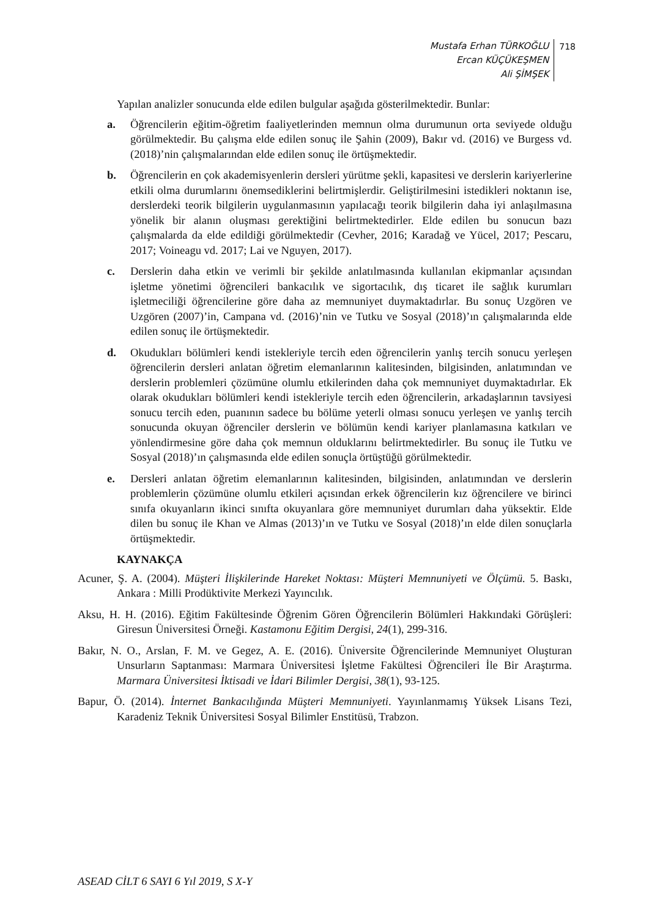Mustafa Erhan TÜRKOĞLU
Ercan KÜÇÜKEŞMEN
Ali ŞİMŞEK
718
Yapılan analizler sonucunda elde edilen bulgular aşağıda gösterilmektedir. Bunlar:
a. Öğrencilerin eğitim-öğretim faaliyetlerinden memnun olma durumunun orta seviyede olduğu görülmektedir. Bu çalışma elde edilen sonuç ile Şahin (2009), Bakır vd. (2016) ve Burgess vd. (2018)’nin çalışmalarından elde edilen sonuç ile örtüşmektedir.
b. Öğrencilerin en çok akademisyenlerin dersleri yürütme şekli, kapasitesi ve derslerin kariyerlerine etkili olma durumlarını önemsediklerini belirtmişlerdir. Geliştirilmesini istedikleri noktanın ise, derslerdeki teorik bilgilerin uygulanmasının yapılacağı teorik bilgilerin daha iyi anlaşılmasına yönelik bir alanın oluşması gerektiğini belirtmektedirler. Elde edilen bu sonucun bazı çalışmalarda da elde edildiği görülmektedir (Cevher, 2016; Karadağ ve Yücel, 2017; Pescaru, 2017; Voineagu vd. 2017; Lai ve Nguyen, 2017).
c. Derslerin daha etkin ve verimli bir şekilde anlatılmasında kullanılan ekipmanlar açısından işletme yönetimi öğrencileri bankacılık ve sigortacılık, dış ticaret ile sağlık kurumları işletmeciliği öğrencilerine göre daha az memnuniyet duymaktadırlar. Bu sonuç Uzgören ve Uzgören (2007)’in, Campana vd. (2016)’nin ve Tutku ve Sosyal (2018)’ın çalışmalarında elde edilen sonuç ile örtüşmektedir.
d. Okudukları bölümleri kendi istekleriyle tercih eden öğrencilerin yanlış tercih sonucu yerleşen öğrencilerin dersleri anlatan öğretim elemanlarının kalitesinden, bilgisinden, anlatımından ve derslerin problemleri çözümüne olumlu etkilerinden daha çok memnuniyet duymaktadırlar. Ek olarak okudukları bölümleri kendi istekleriyle tercih eden öğrencilerin, arkadaşlarının tavsiyesi sonucu tercih eden, puanının sadece bu bölüme yeterli olması sonucu yerleşen ve yanlış tercih sonucunda okuyan öğrenciler derslerin ve bölümün kendi kariyer planlamasına katkıları ve yönlendirmesine göre daha çok memnun olduklarını belirtmektedirler. Bu sonuç ile Tutku ve Sosyal (2018)’ın çalışmasında elde edilen sonuçla örtüştüğü görülmektedir.
e. Dersleri anlatan öğretim elemanlarının kalitesinden, bilgisinden, anlatımından ve derslerin problemlerin çözümüne olumlu etkileri açısından erkek öğrencilerin kız öğrencilere ve birinci sınıfa okuyanların ikinci sınıfta okuyanlara göre memnuniyet durumları daha yüksektir. Elde dilen bu sonuç ile Khan ve Almas (2013)’ın ve Tutku ve Sosyal (2018)’ın elde dilen sonuçlarla örtüşmektedir.
KAYNAKÇA
Acuner, Ş. A. (2004). Müşteri İlişkilerinde Hareket Noktası: Müşteri Memnuniyeti ve Ölçümü. 5. Baskı, Ankara : Milli Prodüktivite Merkezi Yayıncılık.
Aksu, H. H. (2016). Eğitim Fakültesinde Öğrenim Gören Öğrencilerin Bölümleri Hakkındaki Görüşleri: Giresun Üniversitesi Örneği. Kastamonu Eğitim Dergisi, 24(1), 299-316.
Bakır, N. O., Arslan, F. M. ve Gegez, A. E. (2016). Üniversite Öğrencilerinde Memnuniyet Oluşturan Unsurların Saptanması: Marmara Üniversitesi İşletme Fakültesi Öğrencileri İle Bir Araştırma. Marmara Üniversitesi İktisadi ve İdari Bilimler Dergisi, 38(1), 93-125.
Bapur, Ö. (2014). İnternet Bankacılığında Müşteri Memnuniyeti. Yayınlanmamış Yüksek Lisans Tezi, Karadeniz Teknik Üniversitesi Sosyal Bilimler Enstitüsü, Trabzon.
ASEAD CİLT 6 SAYI 6 Yıl 2019, S X-Y